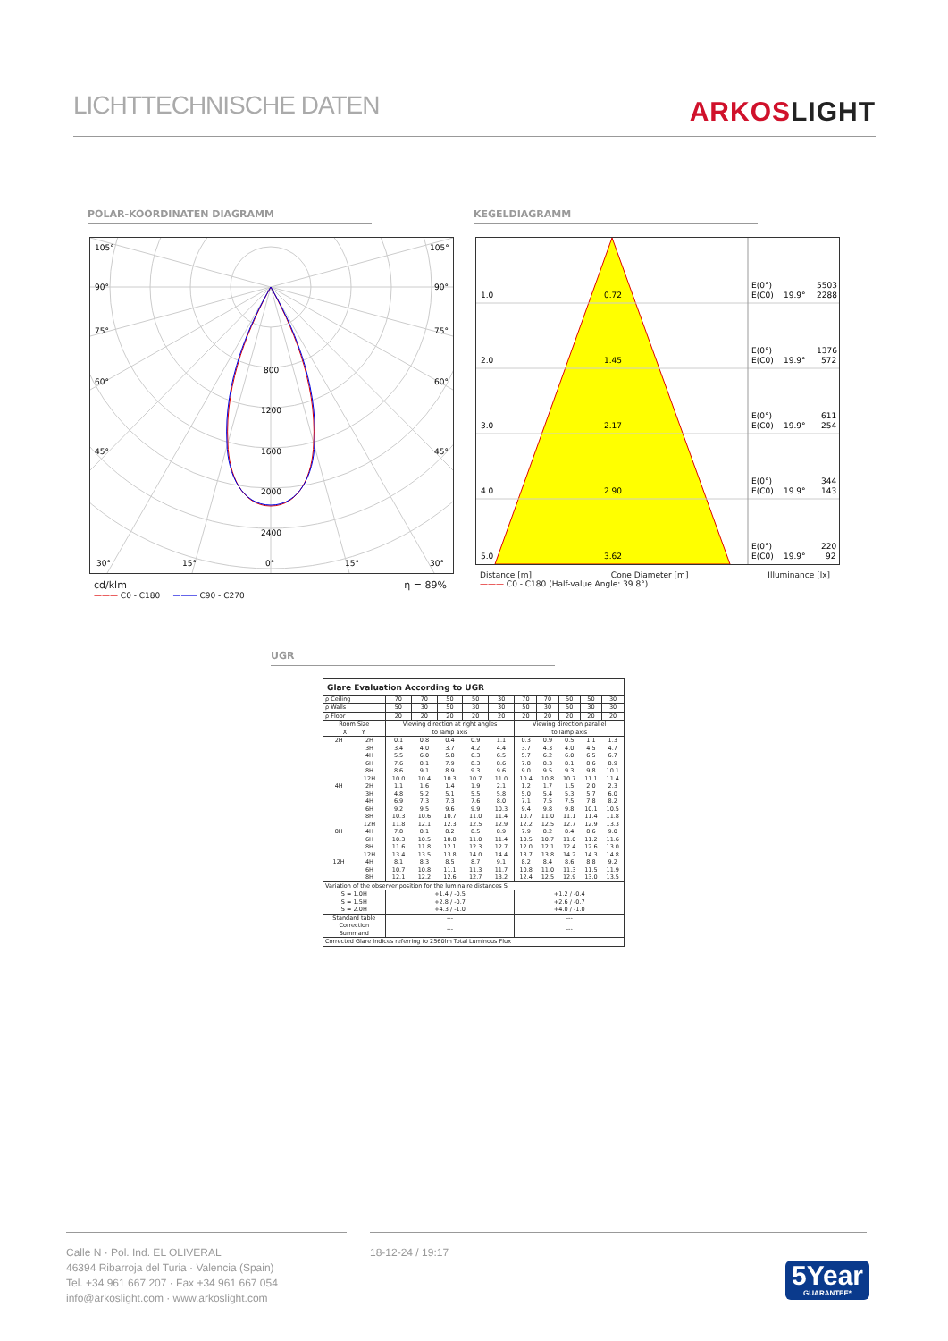LICHTTECHNISCHE DATEN
ARKOSLIGHT
POLAR-KOORDINATEN DIAGRAMM KEGELDIAGRAMM
105°
105°
90°
90°
75°
75°
60°
60°
45°
45°
800
1200
1600
2000
2400
30°
15°
0°
15°
30°
cd/klm η = 89%
——— C0 - C180 ——— C90 - C270
1.0
0.72
E(0°)
5503
E(C0)
19.9°
2288
2.0
1.45
E(0°)
1376
E(C0)
19.9°
572
3.0
2.17
E(0°)
611
E(C0)
19.9°
254
4.0
2.90
E(0°)
344
E(C0)
19.9°
143
5.0
3.62
E(0°)
220
E(C0)
19.9°
92
Distance [m] Cone Diameter [m] Illuminance [lx]
——— C0 - C180 (Half-value Angle: 39.8°)
UGR
| Glare Evaluation According to UGR | | | | | | | | | | | |
| --- | --- | --- | --- | --- | --- | --- | --- | --- | --- | --- | --- |
| ρ Ceiling | | 70 | 70 | 50 | 50 | 30 | 70 | 70 | 50 | 50 | 30 |
| ρ Walls | | 50 | 30 | 50 | 30 | 30 | 50 | 30 | 50 | 30 | 30 |
| ρ Floor | | 20 | 20 | 20 | 20 | 20 | 20 | 20 | 20 | 20 | 20 |
| Room Size X Y | | Viewing direction at right angles to lamp axis | | | | | Viewing direction parallel to lamp axis | | | | |
| 2H | 2H | 0.1 | 0.8 | 0.4 | 0.9 | 1.1 | 0.3 | 0.9 | 0.5 | 1.1 | 1.3 |
| | 3H | 3.4 | 4.0 | 3.7 | 4.2 | 4.4 | 3.7 | 4.3 | 4.0 | 4.5 | 4.7 |
| | 4H | 5.5 | 6.0 | 5.8 | 6.3 | 6.5 | 5.7 | 6.2 | 6.0 | 6.5 | 6.7 |
| | 6H | 7.6 | 8.1 | 7.9 | 8.3 | 8.6 | 7.8 | 8.3 | 8.1 | 8.6 | 8.9 |
| | 8H | 8.6 | 9.1 | 8.9 | 9.3 | 9.6 | 9.0 | 9.5 | 9.3 | 9.8 | 10.1 |
| | 12H | 10.0 | 10.4 | 10.3 | 10.7 | 11.0 | 10.4 | 10.8 | 10.7 | 11.1 | 11.4 |
| 4H | 2H | 1.1 | 1.6 | 1.4 | 1.9 | 2.1 | 1.2 | 1.7 | 1.5 | 2.0 | 2.3 |
| | 3H | 4.8 | 5.2 | 5.1 | 5.5 | 5.8 | 5.0 | 5.4 | 5.3 | 5.7 | 6.0 |
| | 4H | 6.9 | 7.3 | 7.3 | 7.6 | 8.0 | 7.1 | 7.5 | 7.5 | 7.8 | 8.2 |
| | 6H | 9.2 | 9.5 | 9.6 | 9.9 | 10.3 | 9.4 | 9.8 | 9.8 | 10.1 | 10.5 |
| | 8H | 10.3 | 10.6 | 10.7 | 11.0 | 11.4 | 10.7 | 11.0 | 11.1 | 11.4 | 11.8 |
| | 12H | 11.8 | 12.1 | 12.3 | 12.5 | 12.9 | 12.2 | 12.5 | 12.7 | 12.9 | 13.3 |
| 8H | 4H | 7.8 | 8.1 | 8.2 | 8.5 | 8.9 | 7.9 | 8.2 | 8.4 | 8.6 | 9.0 |
| | 6H | 10.3 | 10.5 | 10.8 | 11.0 | 11.4 | 10.5 | 10.7 | 11.0 | 11.2 | 11.6 |
| | 8H | 11.6 | 11.8 | 12.1 | 12.3 | 12.7 | 12.0 | 12.1 | 12.4 | 12.6 | 13.0 |
| | 12H | 13.4 | 13.5 | 13.8 | 14.0 | 14.4 | 13.7 | 13.8 | 14.2 | 14.3 | 14.8 |
| 12H | 4H | 8.1 | 8.3 | 8.5 | 8.7 | 9.1 | 8.2 | 8.4 | 8.6 | 8.8 | 9.2 |
| | 6H | 10.7 | 10.8 | 11.1 | 11.3 | 11.7 | 10.8 | 11.0 | 11.3 | 11.5 | 11.9 |
| | 8H | 12.1 | 12.2 | 12.6 | 12.7 | 13.2 | 12.4 | 12.5 | 12.9 | 13.0 | 13.5 |
| Variation of the observer position for the luminaire distances S | | | | | | | | | | | |
| S = 1.0H S = 1.5H S = 2.0H | | +1.4 / -0.5 +2.8 / -0.7 +4.3 / -1.0 | | | | | +1.2 / -0.4 +2.6 / -0.7 +4.0 / -1.0 | | | | |
| Standard table | | --- | | | | | --- | | | | |
| Correction Summand | | --- | | | | | --- | | | | |
| Corrected Glare Indices referring to 2560lm Total Luminous Flux | | | | | | | | | | | |
Calle N · Pol. Ind. EL OLIVERAL
46394 Ribarroja del Turia · Valencia (Spain)
Tel. +34 961 667 207 · Fax +34 961 667 054
info@arkoslight.com · www.arkoslight.com
18-12-24 / 19:17
5Year
GUARANTEE*